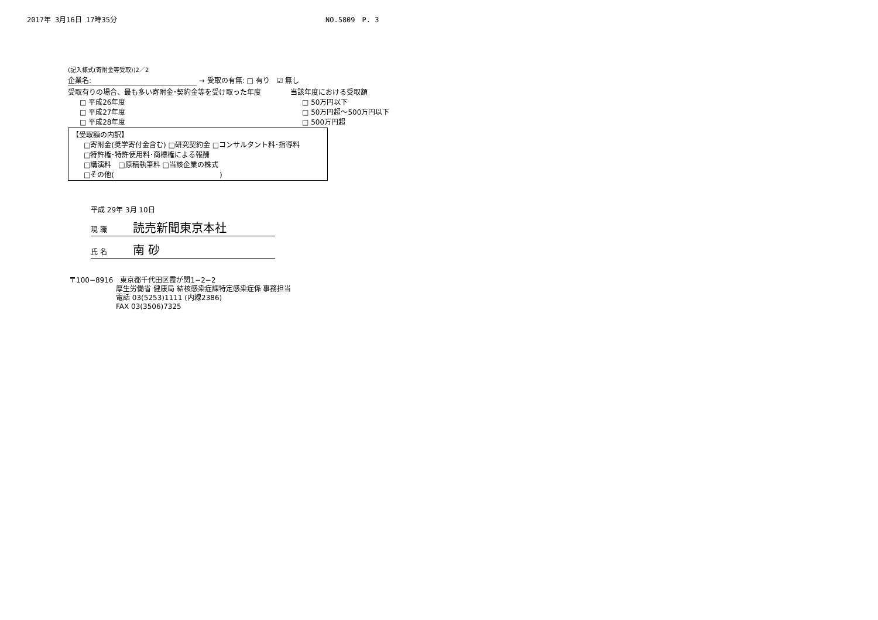2017年 3月16日 17時35分 NO.5809　P. 3
(記入様式(寄附金等受取))2／2
企業名: → 受取の有無: □ 有り　☑ 無し
受取有りの場合、最も多い寄附金･契約金等を受け取った年度
□ 平成26年度
□ 平成27年度
□ 平成28年度
当該年度における受取額
□ 50万円以下
□ 50万円超～500万円以下
□ 500万円超
【受取額の内訳】
□寄附金(奨学寄付金含む) □研究契約金 □コンサルタント料･指導料
□特許権･特許使用料･商標権による報酬
□講演料　□原稿執筆料 □当該企業の株式
□その他(　　　　　　　　　　　　　　　)
平成 29年 3月 10日
現 職 読売新聞東京本社
氏 名 南 砂
〒100−8916　東京都千代田区霞が関1−2−2
厚生労働省 健康局 結核感染症課特定感染症係 事務担当
電話 03(5253)1111 (内線2386)
FAX 03(3506)7325